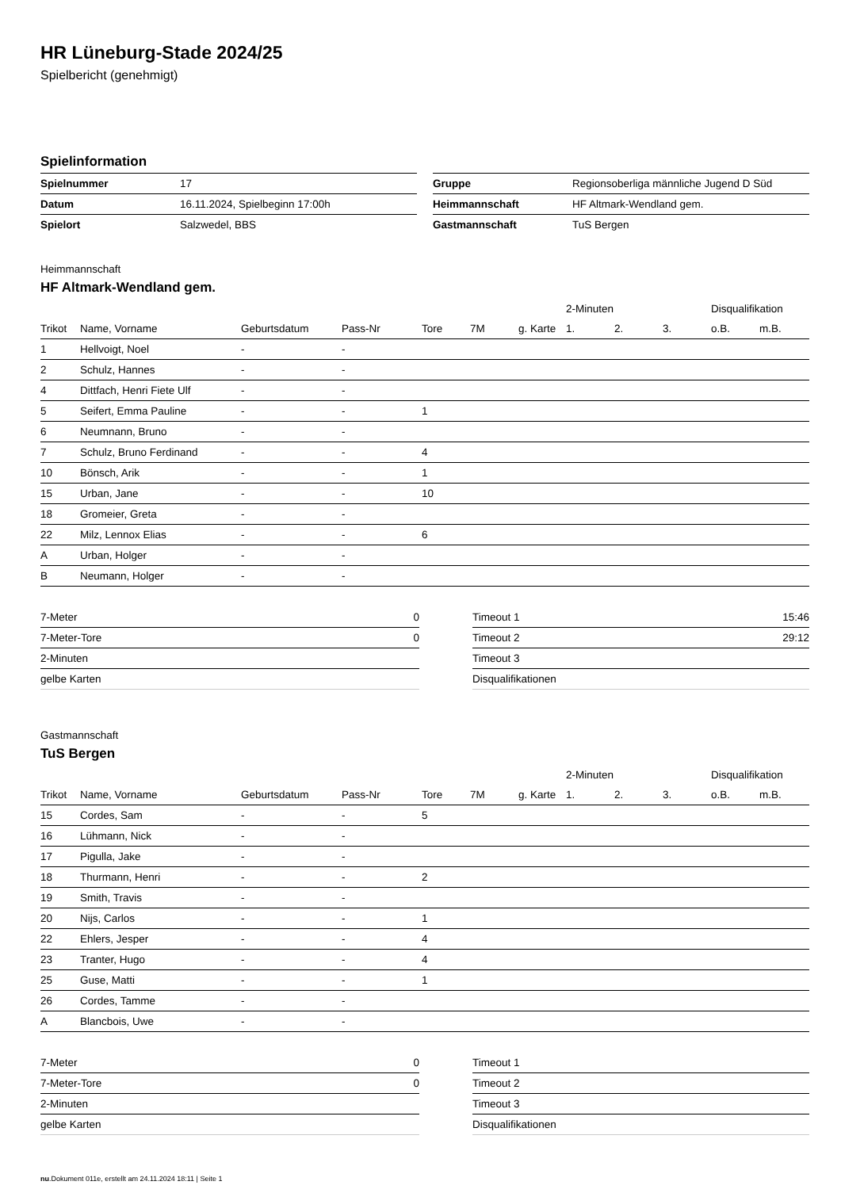HR Lüneburg-Stade 2024/25
Spielbericht (genehmigt)
Spielinformation
| Spielnummer | 17 |
| Datum | 16.11.2024, Spielbeginn 17:00h |
| Spielort | Salzwedel, BBS |
| Gruppe | Regionsoberliga männliche Jugend D Süd |
| Heimmannschaft | HF Altmark-Wendland gem. |
| Gastmannschaft | TuS Bergen |
Heimmannschaft
HF Altmark-Wendland gem.
| | | | | | | | 2-Minuten | | | Disqualifikation | |
| --- | --- | --- | --- | --- | --- | --- | --- | --- | --- | --- | --- |
| Trikot | Name, Vorname | Geburtsdatum | Pass-Nr | Tore | 7M | g. Karte | 1. | 2. | 3. | o.B. | m.B. |
| 1 | Hellvoigt, Noel | - | - | | | | | | | | |
| 2 | Schulz, Hannes | - | - | | | | | | | | |
| 4 | Dittfach, Henri Fiete Ulf | - | - | | | | | | | | |
| 5 | Seifert, Emma Pauline | - | - | 1 | | | | | | | |
| 6 | Neumnann, Bruno | - | - | | | | | | | | |
| 7 | Schulz, Bruno Ferdinand | - | - | 4 | | | | | | | |
| 10 | Bönsch, Arik | - | - | 1 | | | | | | | |
| 15 | Urban, Jane | - | - | 10 | | | | | | | |
| 18 | Gromeier, Greta | - | - | | | | | | | | |
| 22 | Milz, Lennox Elias | - | - | 6 | | | | | | | |
| A | Urban, Holger | - | - | | | | | | | | |
| B | Neumann, Holger | - | - | | | | | | | | |
| 7-Meter | 0 |
| 7-Meter-Tore | 0 |
| 2-Minuten | |
| gelbe Karten | |
| Timeout 1 | 15:46 |
| Timeout 2 | 29:12 |
| Timeout 3 | |
| Disqualifikationen | |
Gastmannschaft
TuS Bergen
| | | | | | | | 2-Minuten | | | Disqualifikation | |
| --- | --- | --- | --- | --- | --- | --- | --- | --- | --- | --- | --- |
| Trikot | Name, Vorname | Geburtsdatum | Pass-Nr | Tore | 7M | g. Karte | 1. | 2. | 3. | o.B. | m.B. |
| 15 | Cordes, Sam | - | - | 5 | | | | | | | |
| 16 | Lühmann, Nick | - | - | | | | | | | | |
| 17 | Pigulla, Jake | - | - | | | | | | | | |
| 18 | Thurmann, Henri | - | - | 2 | | | | | | | |
| 19 | Smith, Travis | - | - | | | | | | | | |
| 20 | Nijs, Carlos | - | - | 1 | | | | | | | |
| 22 | Ehlers, Jesper | - | - | 4 | | | | | | | |
| 23 | Tranter, Hugo | - | - | 4 | | | | | | | |
| 25 | Guse, Matti | - | - | 1 | | | | | | | |
| 26 | Cordes, Tamme | - | - | | | | | | | | |
| A | Blancbois, Uwe | - | - | | | | | | | | |
| 7-Meter | 0 |
| 7-Meter-Tore | 0 |
| 2-Minuten | |
| gelbe Karten | |
| Timeout 1 | |
| Timeout 2 | |
| Timeout 3 | |
| Disqualifikationen | |
nu.Dokument 011e, erstellt am 24.11.2024 18:11 | Seite 1